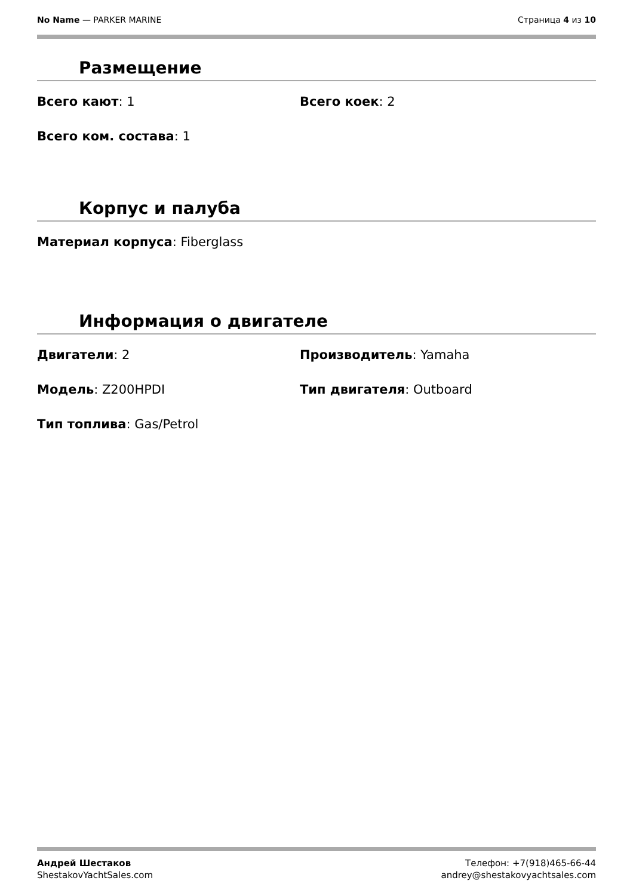No Name — PARKER MARINE Страница 4 из 10
Размещение
Всего кают: 1 Всего коек: 2
Всего ком. состава: 1
Корпус и палуба
Материал корпуса: Fiberglass
Информация о двигателе
Двигатели: 2 Производитель: Yamaha
Модель: Z200HPDI Тип двигателя: Outboard
Тип топлива: Gas/Petrol
Андрей Шестаков
ShestakovYachtSales.com
Телефон: +7(918)465-66-44
andrey@shestakovyachtsales.com